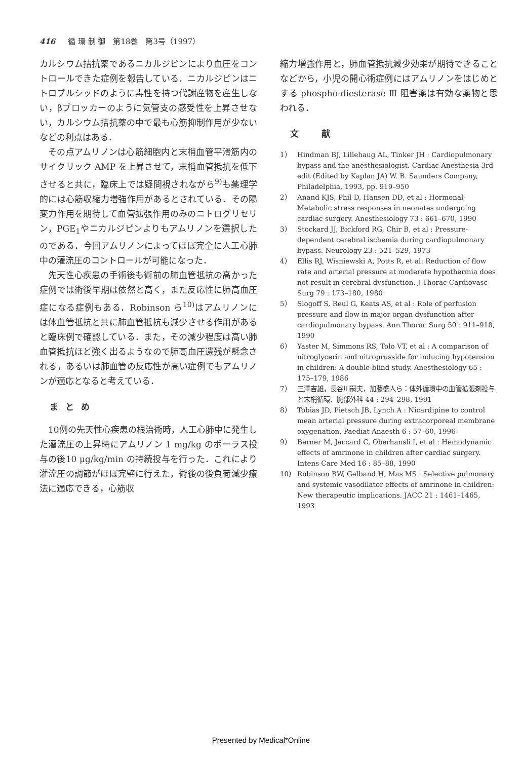416 循 環 制 御　第18巻　第3号（1997）
カルシウム拮抗薬であるニカルジピンにより血圧をコントロールできた症例を報告している．ニカルジピンはニトロプルシッドのように毒性を持つ代謝産物を産生しない，βブロッカーのように気管支の感受性を上昇させない，カルシウム拮抗薬の中で最も心筋抑制作用が少ないなどの利点はある．
その点アムリノンは心筋細胞内と末梢血管平滑筋内のサイクリック AMP を上昇させて，末梢血管抵抗を低下させると共に，臨床上では疑問視されながら<sup>9)</sup>も薬理学的には心筋収縮力増強作用があるとされている．その陽変力作用を期待して血管拡張作用のみのニトログリセリン，PGE<sub>1</sub>やニカルジピンよりもアムリノンを選択したのである．今回アムリノンによってほぼ完全に人工心肺中の灌流圧のコントロールが可能になった．
先天性心疾患の手術後も術前の肺血管抵抗の高かった症例では術後早期は依然と高く，また反応性に肺高血圧症になる症例もある．Robinson ら<sup>10)</sup>はアムリノンには体血管抵抗と共に肺血管抵抗も減少させる作用があると臨床例で確認している．また，その減少程度は高い肺血管抵抗ほど強く出るようなので肺高血圧遺残が懸念される，あるいは肺血管の反応性が高い症例でもアムリノンが適応となると考えている．
まとめ
10例の先天性心疾患の根治術時，人工心肺中に発生した灌流圧の上昇時にアムリノン 1 mg/kg のボーラス投与の後10 μg/kg/min の持続投与を行った．これにより灌流圧の調節がほぼ完璧に行えた，術後の後負荷減少療法に適応できる，心筋収
縮力増強作用と，肺血管抵抗減少効果が期待できることなどから，小児の開心術症例にはアムリノンをはじめとする phospho-diesterase Ⅲ 阻害薬は有効な薬物と思われる．
文　献
1） Hindman BJ, Lillehaug AL, Tinker JH : Cardiopulmonary bypass and the anesthesiologist. Cardiac Anesthesia 3rd edit (Edited by Kaplan JA) W. B. Saunders Company, Philadelphia, 1993, pp. 919–950
2） Anand KJS, Phil D, Hansen DD, et al : Hormonal-Metabolic stress responses in neonates undergoing cardiac surgery. Anesthesiology 73 : 661–670, 1990
3） Stockard JJ, Bickford RG, Chir B, et al : Pressure-dependent cerebral ischemia during cardiopulmonary bypass. Neurology 23 : 521–529, 1973
4） Ellis RJ, Wisniewski A, Potts R, et al: Reduction of flow rate and arterial pressure at moderate hypothermia does not result in cerebral dysfunction. J Thorac Cardiovasc Surg 79 : 173–180, 1980
5） Slogoff S, Reul G, Keats AS, et al : Role of perfusion pressure and flow in major organ dysfunction after cardiopulmonary bypass. Ann Thorac Surg 50 : 911–918, 1990
6） Yaster M, Simmons RS, Tolo VT, et al : A comparison of nitroglycerin and nitroprusside for inducing hypotension in children: A double-blind study. Anesthesiology 65 : 175–179, 1986
7） 三澤吉雄，長谷川嗣夫，加藤盛人ら：体外循環中の血管拡張剤投与と末梢循環．胸部外科 44 : 294–298, 1991
8） Tobias JD, Pietsch JB, Lynch A : Nicardipine to control mean arterial pressure during extracorporeal membrane oxygenation. Paediat Anaesth 6 : 57–60, 1996
9） Berner M, Jaccard C, Oberhansli I, et al : Hemodynamic effects of amrinone in children after cardiac surgery. Intens Care Med 16 : 85–88, 1990
10） Robinson BW, Gelband H, Mas MS : Selective pulmonary and systemic vasodilator effects of amrinone in children: New therapeutic implications. JACC 21 : 1461–1465, 1993
Presented by Medical*Online